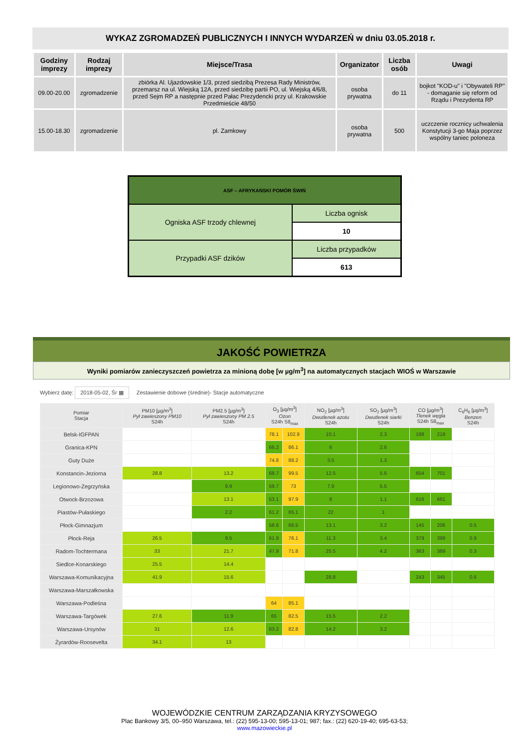WYKAZ ZGROMADZEŃ PUBLICZNYCH I INNYCH WYDARZEŃ w dniu 03.05.2018 r.
| Godziny imprezy | Rodzaj imprezy | Miejsce/Trasa | Organizator | Liczba osób | Uwagi |
| --- | --- | --- | --- | --- | --- |
| 09.00-20.00 | zgromadzenie | zbiórka Al. Ujazdowskie 1/3, przed siedzibą Prezesa Rady Ministrów, przemarsz na ul. Wiejską 12A, przed siedzibę partii PO, ul. Wiejską 4/6/8, przed Sejm RP a następnie przed Pałac Prezydencki przy ul. Krakowskie Przedmieście 48/50 | osoba prywatna | do 11 | bojkot "KOD-u" i "Obywateli RP" - domaganie się reform od Rządu i Prezydenta RP |
| 15.00-18.30 | zgromadzenie | pl. Zamkowy | osoba prywatna | 500 | uczczenie rocznicy uchwalenia Konstytucji 3-go Maja poprzez wspólny taniec poloneza |
| ASF – AFRYKAŃSKI POMÓR ŚWIŃ | |
| Ogniska ASF trzody chlewnej | Liczba ognisk |
| | 10 |
| Przypadki ASF dzików | Liczba przypadków |
| | 613 |
JAKOŚĆ POWIETRZA
Wyniki pomiarów zanieczyszczeń powietrza za minioną dobę [w µg/m<sup>3</sup>] na automatycznych stacjach WIOŚ w Warszawie
Wybierz datę: 2018-05-02, Śr ▦ Zestawienie dobowe (średnie)- Stacje automatyczne
| Pomiar Stacja | PM10 [µg/m<sup>3</sup>] Pył zawieszony PM10 S24h | PM2.5 [µg/m<sup>3</sup>] Pył zawieszony PM 2.5 S24h | O<sub>3</sub> [µg/m<sup>3</sup>] Ozon S24h S8<sub>max</sub> | | NO<sub>2</sub> [µg/m<sup>3</sup>] Dwutlenek azotu S24h | SO<sub>2</sub> [µg/m<sup>3</sup>] Dwutlenek siarki S24h | CO [µg/m<sup>3</sup>] Tlenek węgla S24h S8<sub>max</sub> | | C<sub>6</sub>H<sub>6</sub> [µg/m<sup>3</sup>] Benzen S24h |
| --- | --- | --- | --- | --- | --- | --- | --- | --- | --- |
| Belsk-IGFPAN | | | 78.1 | 102.9 | 10.1 | 2.3 | 198 | 219 | |
| Granica-KPN | | | 66.2 | 86.1 | 6 | 2.6 | | | |
| Guty Duże | | | 74.8 | 88.2 | 3.5 | 1.3 | | | |
| Konstancin-Jeziorna | 28.8 | 13.2 | 68.7 | 99.5 | 12.5 | 5.6 | 654 | 701 | |
| Legionowo-Zegrzyńska | | 8.9 | 59.7 | 73 | 7.9 | 5.5 | | | |
| Otwock-Brzozowa | | 13.1 | 53.1 | 97.9 | 8 | 1.1 | 616 | 661 | |
| Piastów-Pułaskiego | | 2.2 | 61.2 | 65.1 | 22 | 1 | | | |
| Płock-Gimnazjum | | | 58.6 | 66.5 | 13.1 | 3.2 | 145 | 206 | 0.5 |
| Płock-Reja | 26.5 | 9.5 | 61.9 | 76.1 | 11.3 | 3.4 | 379 | 399 | 0.9 |
| Radom-Tochtermana | 33 | 21.7 | 47.9 | 71.8 | 25.5 | 4.2 | 363 | 389 | 0.3 |
| Siedlce-Konarskiego | 25.5 | 14.4 | | | | | | | |
| Warszawa-Komunikacyjna | 41.9 | 15.6 | | | 28.8 | | 243 | 345 | 0.6 |
| Warszawa-Marszałkowska | | | | | | | | | |
| Warszawa-Podleśna | | | 64 | 85.1 | | | | | |
| Warszawa-Targówek | 27.6 | 11.9 | 65 | 82.5 | 15.5 | 2.2 | | | |
| Warszawa-Ursynów | 31 | 12.6 | 63.2 | 82.8 | 14.2 | 3.2 | | | |
| Żyrardów-Roosevelta | 34.1 | 13 | | | | | | | |
WOJEWÓDZKIE CENTRUM ZARZĄDZANIA KRYZYSOWEGO
Plac Bankowy 3/5, 00–950 Warszawa, tel.: (22) 595-13-00; 595-13-01; 987; fax.: (22) 620-19-40; 695-63-53;
www.mazowieckie.pl